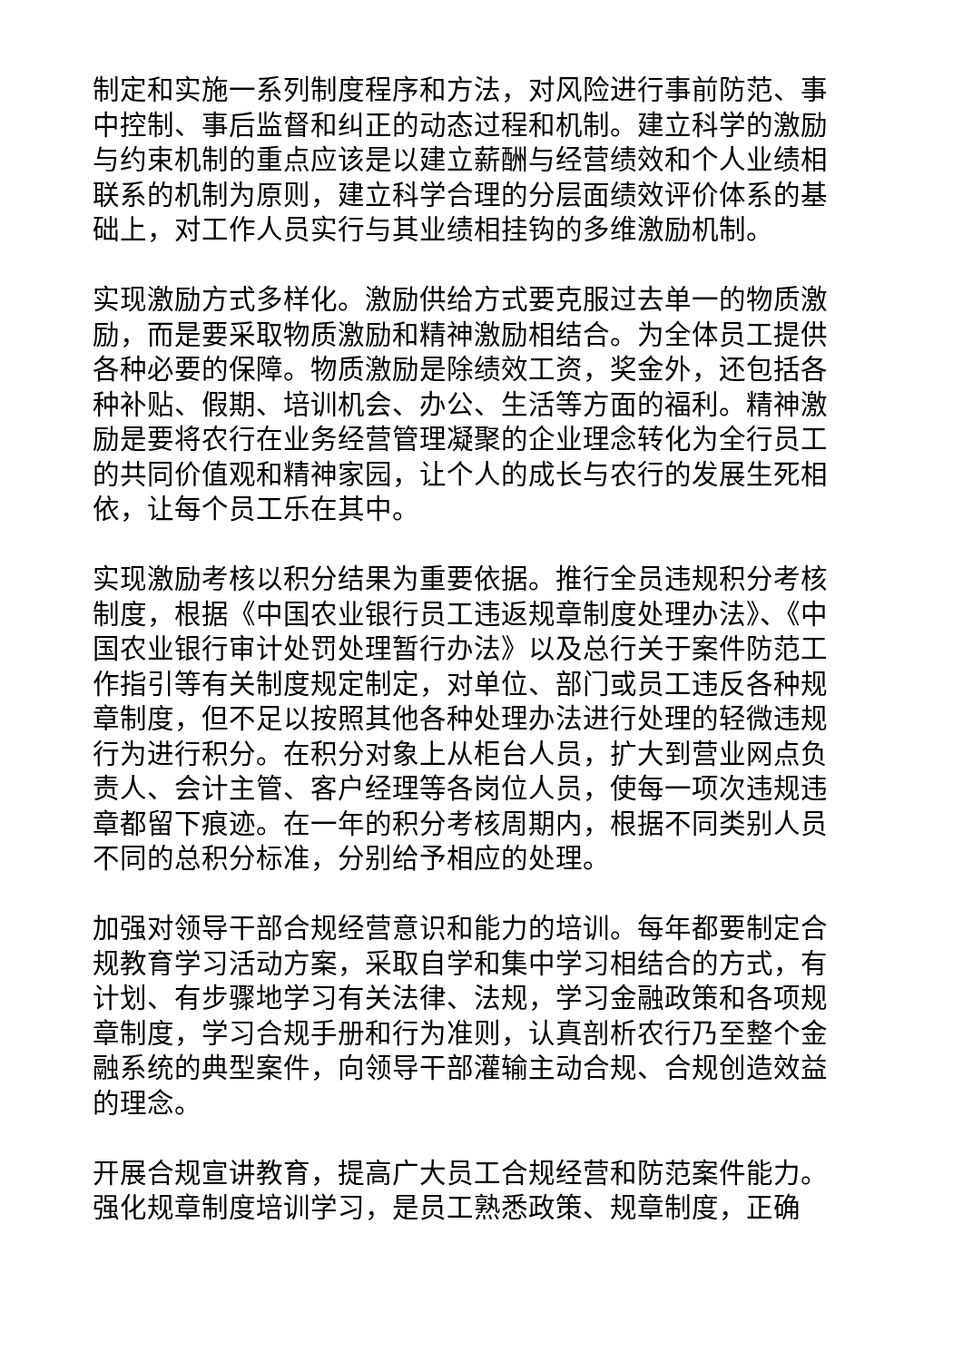制定和实施一系列制度程序和方法，对风险进行事前防范、事中控制、事后监督和纠正的动态过程和机制。建立科学的激励与约束机制的重点应该是以建立薪酬与经营绩效和个人业绩相联系的机制为原则，建立科学合理的分层面绩效评价体系的基础上，对工作人员实行与其业绩相挂钩的多维激励机制。
实现激励方式多样化。激励供给方式要克服过去单一的物质激励，而是要采取物质激励和精神激励相结合。为全体员工提供各种必要的保障。物质激励是除绩效工资，奖金外，还包括各种补贴、假期、培训机会、办公、生活等方面的福利。精神激励是要将农行在业务经营管理凝聚的企业理念转化为全行员工的共同价值观和精神家园，让个人的成长与农行的发展生死相依，让每个员工乐在其中。
实现激励考核以积分结果为重要依据。推行全员违规积分考核制度，根据《中国农业银行员工违返规章制度处理办法》、《中国农业银行审计处罚处理暂行办法》以及总行关于案件防范工作指引等有关制度规定制定，对单位、部门或员工违反各种规章制度，但不足以按照其他各种处理办法进行处理的轻微违规行为进行积分。在积分对象上从柜台人员，扩大到营业网点负责人、会计主管、客户经理等各岗位人员，使每一项次违规违章都留下痕迹。在一年的积分考核周期内，根据不同类别人员不同的总积分标准，分别给予相应的处理。
加强对领导干部合规经营意识和能力的培训。每年都要制定合规教育学习活动方案，采取自学和集中学习相结合的方式，有计划、有步骤地学习有关法律、法规，学习金融政策和各项规章制度，学习合规手册和行为准则，认真剖析农行乃至整个金融系统的典型案件，向领导干部灌输主动合规、合规创造效益的理念。
开展合规宣讲教育，提高广大员工合规经营和防范案件能力。强化规章制度培训学习，是员工熟悉政策、规章制度，正确